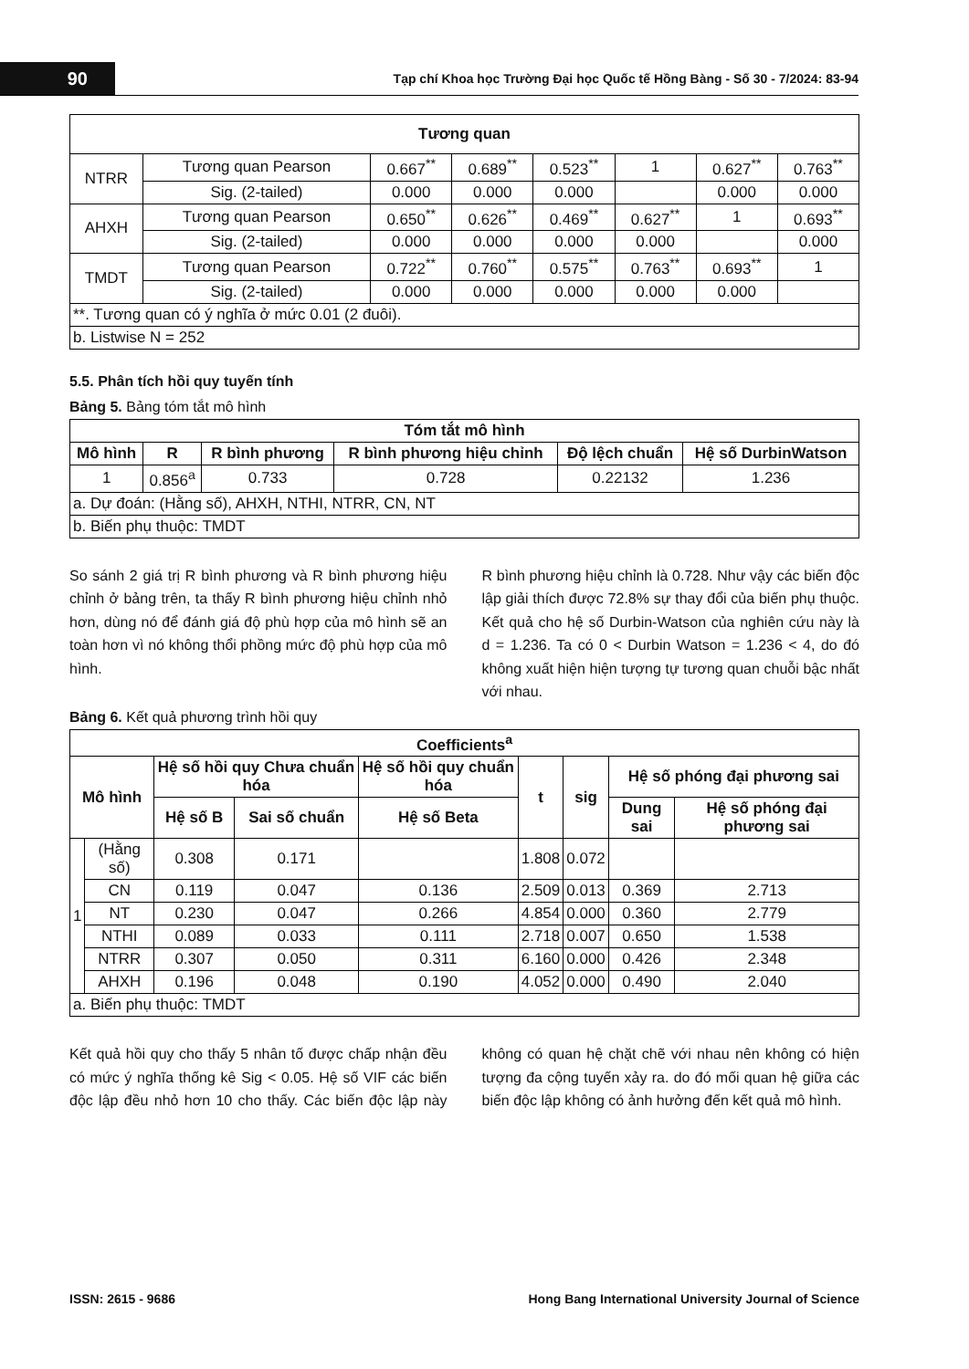90
Tạp chí Khoa học Trường Đại học Quốc tế Hồng Bàng - Số 30 - 7/2024: 83-94
| Tương quan | | | | | | | |
| --- | --- | --- | --- | --- | --- | --- | --- |
| NTRR | Tương quan Pearson | 0.667<sup>**</sup> | 0.689<sup>**</sup> | 0.523<sup>**</sup> | 1 | 0.627<sup>**</sup> | 0.763<sup>**</sup> |
| | Sig. (2-tailed) | 0.000 | 0.000 | 0.000 | | 0.000 | 0.000 |
| AHXH | Tương quan Pearson | 0.650<sup>**</sup> | 0.626<sup>**</sup> | 0.469<sup>**</sup> | 0.627<sup>**</sup> | 1 | 0.693<sup>**</sup> |
| | Sig. (2-tailed) | 0.000 | 0.000 | 0.000 | 0.000 | | 0.000 |
| TMDT | Tương quan Pearson | 0.722<sup>**</sup> | 0.760<sup>**</sup> | 0.575<sup>**</sup> | 0.763<sup>**</sup> | 0.693<sup>**</sup> | 1 |
| | Sig. (2-tailed) | 0.000 | 0.000 | 0.000 | 0.000 | 0.000 | |
| **. Tương quan có ý nghĩa ở mức 0.01 (2 đuôi). | | | | | | | |
| b. Listwise N = 252 | | | | | | | |
5.5. Phân tích hồi quy tuyến tính
Bảng 5. Bảng tóm tắt mô hình
| Tóm tắt mô hình | | | | | |
| --- | --- | --- | --- | --- | --- |
| Mô hình | R | R bình phương | R bình phương hiệu chỉnh | Độ lệch chuẩn | Hệ số DurbinWatson |
| 1 | 0.856<sup>a</sup> | 0.733 | 0.728 | 0.22132 | 1.236 |
| a. Dự đoán: (Hằng số), AHXH, NTHI, NTRR, CN, NT | | | | | |
| b. Biến phụ thuộc: TMDT | | | | | |
So sánh 2 giá trị R bình phương và R bình phương hiệu chỉnh ở bảng trên, ta thấy R bình phương hiệu chỉnh nhỏ hơn, dùng nó để đánh giá độ phù hợp của mô hình sẽ an toàn hơn vì nó không thổi phồng mức độ phù hợp của mô hình.
R bình phương hiệu chỉnh là 0.728. Như vậy các biến độc lập giải thích được 72.8% sự thay đổi của biến phụ thuộc. Kết quả cho hệ số Durbin-Watson của nghiên cứu này là d = 1.236. Ta có 0 < Durbin Watson = 1.236 < 4, do đó không xuất hiện hiện tượng tự tương quan chuỗi bậc nhất với nhau.
Bảng 6. Kết quả phương trình hồi quy
| Coefficients<sup>a</sup> | | | | | | | | |
| --- | --- | --- | --- | --- | --- | --- | --- | --- |
| Mô hình | | Hệ số hồi quy Chưa chuẩn hóa | | Hệ số hồi quy chuẩn hóa | t | sig | Hệ số phóng đại phương sai | |
| | | Hệ số B | Sai số chuẩn | Hệ số Beta | | | Dung sai | Hệ số phóng đại phương sai |
| 1 | (Hằng số) | 0.308 | 0.171 | | 1.808 | 0.072 | | |
| | CN | 0.119 | 0.047 | 0.136 | 2.509 | 0.013 | 0.369 | 2.713 |
| | NT | 0.230 | 0.047 | 0.266 | 4.854 | 0.000 | 0.360 | 2.779 |
| | NTHI | 0.089 | 0.033 | 0.111 | 2.718 | 0.007 | 0.650 | 1.538 |
| | NTRR | 0.307 | 0.050 | 0.311 | 6.160 | 0.000 | 0.426 | 2.348 |
| | AHXH | 0.196 | 0.048 | 0.190 | 4.052 | 0.000 | 0.490 | 2.040 |
| a. Biến phụ thuộc: TMDT | | | | | | | | |
Kết quả hồi quy cho thấy 5 nhân tố được chấp nhận đều có mức ý nghĩa thống kê Sig < 0.05. Hệ số VIF các biến độc lập đều nhỏ hơn 10 cho thấy. Các biến độc lập này không có quan hệ chặt chẽ với nhau nên không có hiện tượng đa cộng tuyến xảy ra. do đó mối quan hệ giữa các biến độc lập không có ảnh hưởng đến kết quả mô hình.
ISSN: 2615 - 9686 Hong Bang International University Journal of Science